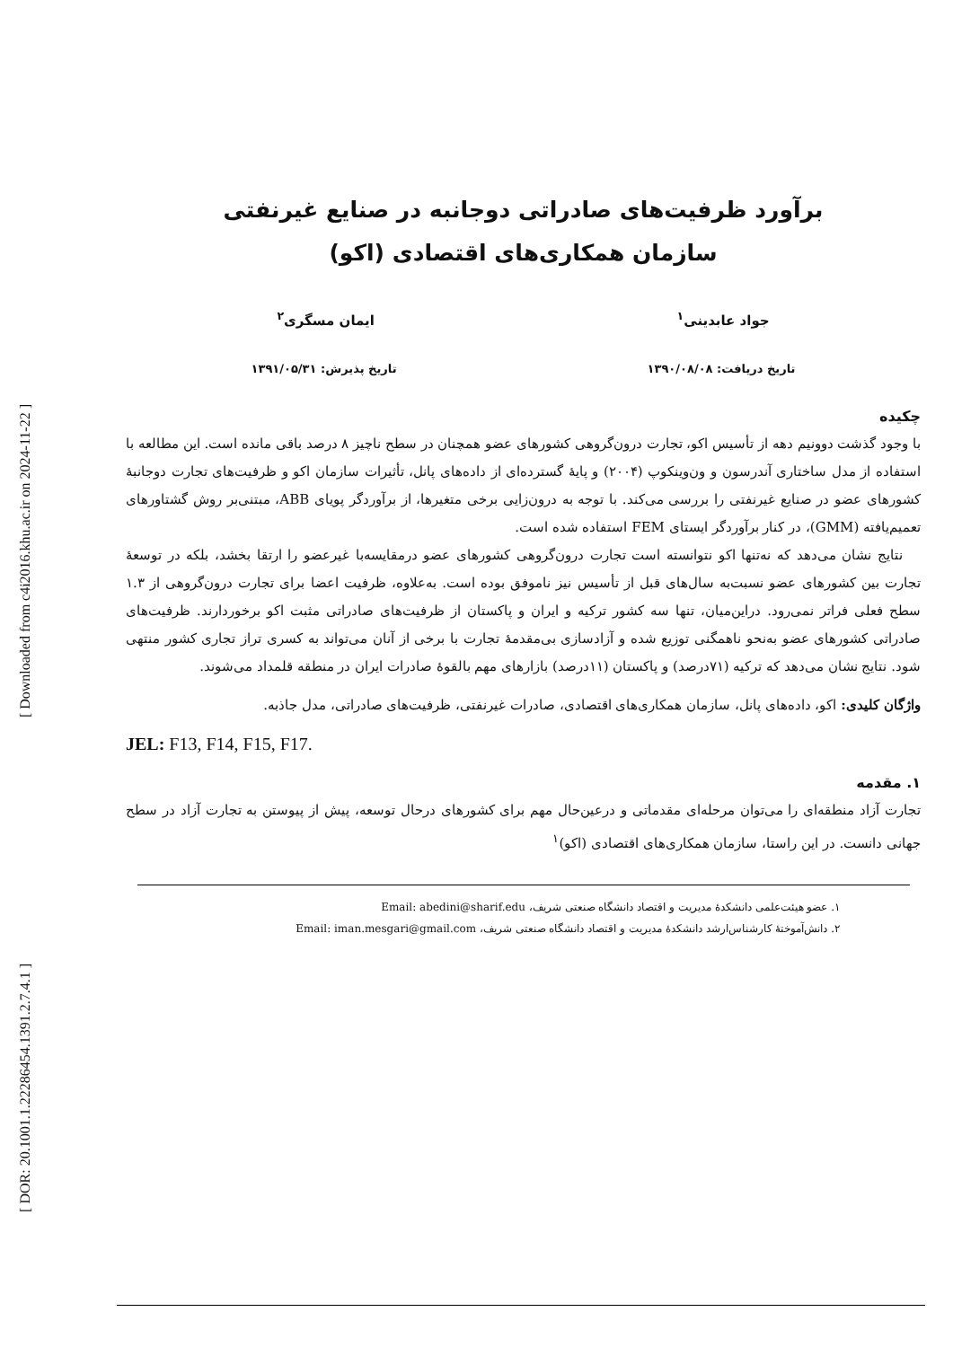[ Downloaded from c4i2016.khu.ac.ir on 2024-11-22 ]
[ DOR: 20.1001.1.22286454.1391.2.7.4.1 ]
برآورد ظرفیت‌های صادراتی دوجانبه در صنایع غیرنفتی
سازمان همکاری‌های اقتصادی (اکو)
جواد عابدینی<sup>۱</sup> ایمان مسگری<sup>۲</sup>
تاریخ دریافت: ۱۳۹۰/۰۸/۰۸ تاریخ پذیرش: ۱۳۹۱/۰۵/۳۱
چکیده
با وجود گذشت دوونیم دهه از تأسیس اکو، تجارت درون‌گروهی کشورهای عضو همچنان در سطح ناچیز ۸ درصد باقی مانده است. این مطالعه با استفاده از مدل ساختاری آندرسون و ون‌وینکوپ (۲۰۰۴) و پایهٔ گسترده‌ای از داده‌های پانل، تأثیرات سازمان اکو و ظرفیت‌های تجارت دوجانبهٔ کشورهای عضو در صنایع غیرنفتی را بررسی می‌کند. با توجه به درون‌زایی برخی متغیرها، از برآوردگر پویای ABB، مبتنی‌بر روش گشتاورهای تعمیم‌یافته (GMM)، در کنار برآوردگر ایستای FEM استفاده شده است.
نتایج نشان می‌دهد که نه‌تنها اکو نتوانسته است تجارت درون‌گروهی کشورهای عضو درمقایسه‌با غیرعضو را ارتقا بخشد، بلکه در توسعهٔ تجارت بین کشورهای عضو نسبت‌به سال‌های قبل از تأسیس نیز ناموفق بوده است. به‌علاوه، ظرفیت اعضا برای تجارت درون‌گروهی از ۱.۳ سطح فعلی فراتر نمی‌رود. دراین‌میان، تنها سه کشور ترکیه و ایران و پاکستان از ظرفیت‌های صادراتی مثبت اکو برخوردارند. ظرفیت‌های صادراتی کشورهای عضو به‌نحو ناهمگنی توزیع شده و آزادسازی بی‌مقدمهٔ تجارت با برخی از آنان می‌تواند به کسری تراز تجاری کشور منتهی شود. نتایج نشان می‌دهد که ترکیه (۷۱درصد) و پاکستان (۱۱درصد) بازارهای مهم بالقوهٔ صادرات ایران در منطقه قلمداد می‌شوند.
واژگان کلیدی: اکو، داده‌های پانل، سازمان همکاری‌های اقتصادی، صادرات غیرنفتی، ظرفیت‌های صادراتی، مدل جاذبه.
JEL: F13, F14, F15, F17.
۱. مقدمه
تجارت آزاد منطقه‌ای را می‌توان مرحله‌ای مقدماتی و درعین‌حال مهم برای کشورهای درحال توسعه، پیش از پیوستن به تجارت آزاد در سطح جهانی دانست. در این راستا، سازمان همکاری‌های اقتصادی (اکو)<sup>۱</sup>
۱. عضو هیئت‌علمی دانشکدهٔ مدیریت و اقتصاد دانشگاه صنعتی شریف، Email: abedini@sharif.edu
۲. دانش‌آموختهٔ کارشناس‌ارشد دانشکدهٔ مدیریت و اقتصاد دانشگاه صنعتی شریف، Email: iman.mesgari@gmail.com